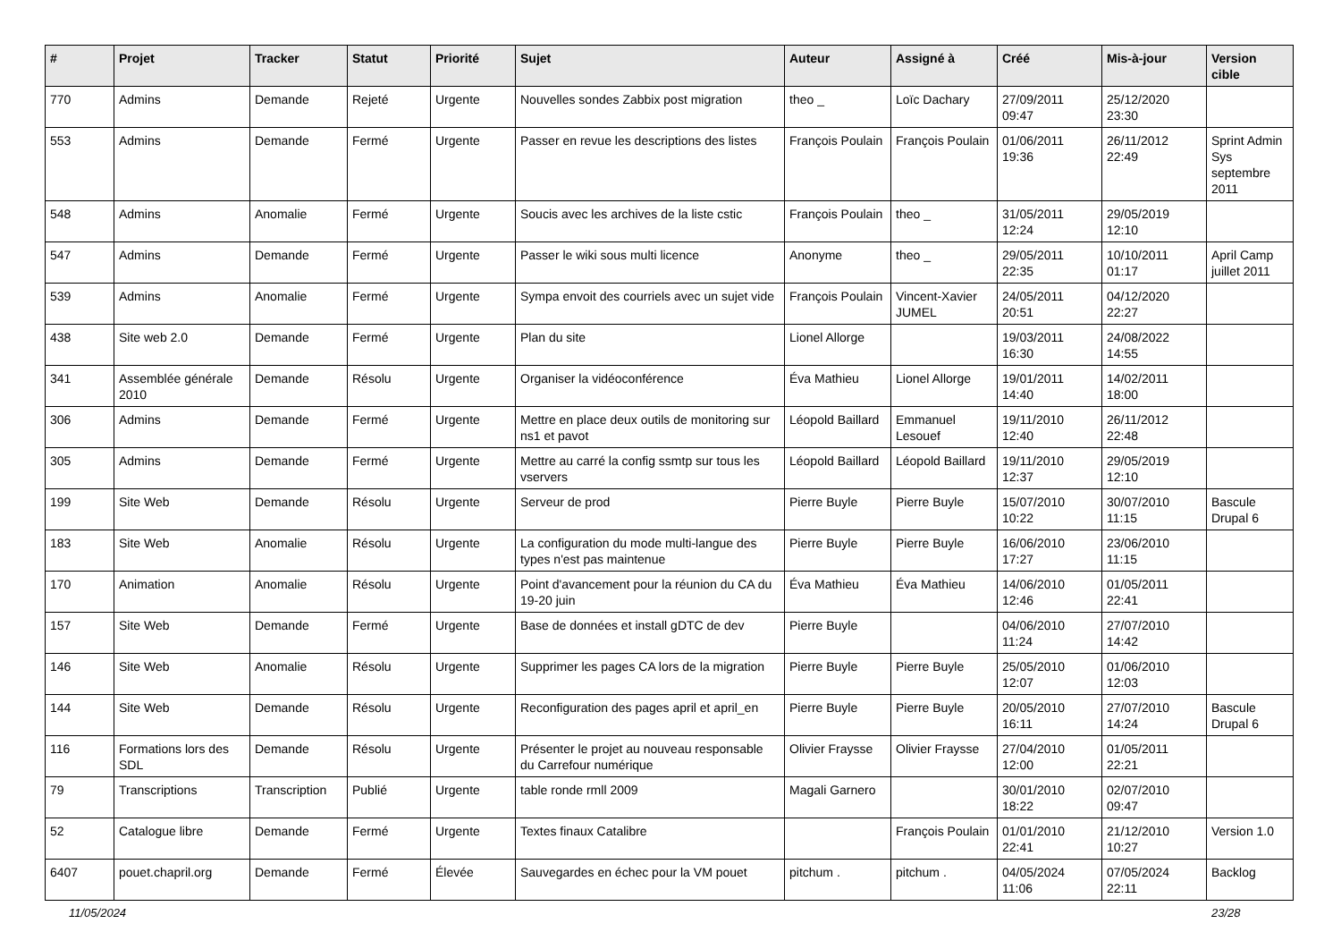| # | Projet | Tracker | Statut | Priorité | Sujet | Auteur | Assigné à | Créé | Mis-à-jour | Version cible |
| --- | --- | --- | --- | --- | --- | --- | --- | --- | --- | --- |
| 770 | Admins | Demande | Rejeté | Urgente | Nouvelles sondes Zabbix post migration | theo _ | Loïc Dachary | 27/09/2011 09:47 | 25/12/2020 23:30 | |
| 553 | Admins | Demande | Fermé | Urgente | Passer en revue les descriptions des listes | François Poulain | François Poulain | 01/06/2011 19:36 | 26/11/2012 22:49 | Sprint Admin Sys septembre 2011 |
| 548 | Admins | Anomalie | Fermé | Urgente | Soucis avec les archives de la liste cstic | François Poulain | theo _ | 31/05/2011 12:24 | 29/05/2019 12:10 | |
| 547 | Admins | Demande | Fermé | Urgente | Passer le wiki sous multi licence | Anonyme | theo _ | 29/05/2011 22:35 | 10/10/2011 01:17 | April Camp juillet 2011 |
| 539 | Admins | Anomalie | Fermé | Urgente | Sympa envoit des courriels avec un sujet vide | François Poulain | Vincent-Xavier JUMEL | 24/05/2011 20:51 | 04/12/2020 22:27 | |
| 438 | Site web 2.0 | Demande | Fermé | Urgente | Plan du site | Lionel Allorge | | 19/03/2011 16:30 | 24/08/2022 14:55 | |
| 341 | Assemblée générale 2010 | Demande | Résolu | Urgente | Organiser la vidéoconférence | Éva Mathieu | Lionel Allorge | 19/01/2011 14:40 | 14/02/2011 18:00 | |
| 306 | Admins | Demande | Fermé | Urgente | Mettre en place deux outils de monitoring sur ns1 et pavot | Léopold Baillard | Emmanuel Lesouef | 19/11/2010 12:40 | 26/11/2012 22:48 | |
| 305 | Admins | Demande | Fermé | Urgente | Mettre au carré la config ssmtp sur tous les vservers | Léopold Baillard | Léopold Baillard | 19/11/2010 12:37 | 29/05/2019 12:10 | |
| 199 | Site Web | Demande | Résolu | Urgente | Serveur de prod | Pierre Buyle | Pierre Buyle | 15/07/2010 10:22 | 30/07/2010 11:15 | Bascule Drupal 6 |
| 183 | Site Web | Anomalie | Résolu | Urgente | La configuration du mode multi-langue des types n'est pas maintenue | Pierre Buyle | Pierre Buyle | 16/06/2010 17:27 | 23/06/2010 11:15 | |
| 170 | Animation | Anomalie | Résolu | Urgente | Point d'avancement pour la réunion du CA du 19-20 juin | Éva Mathieu | Éva Mathieu | 14/06/2010 12:46 | 01/05/2011 22:41 | |
| 157 | Site Web | Demande | Fermé | Urgente | Base de données et install gDTC de dev | Pierre Buyle | | 04/06/2010 11:24 | 27/07/2010 14:42 | |
| 146 | Site Web | Anomalie | Résolu | Urgente | Supprimer les pages CA lors de la migration | Pierre Buyle | Pierre Buyle | 25/05/2010 12:07 | 01/06/2010 12:03 | |
| 144 | Site Web | Demande | Résolu | Urgente | Reconfiguration des pages april et april_en | Pierre Buyle | Pierre Buyle | 20/05/2010 16:11 | 27/07/2010 14:24 | Bascule Drupal 6 |
| 116 | Formations lors des SDL | Demande | Résolu | Urgente | Présenter le projet au nouveau responsable du Carrefour numérique | Olivier Fraysse | Olivier Fraysse | 27/04/2010 12:00 | 01/05/2011 22:21 | |
| 79 | Transcriptions | Transcription | Publié | Urgente | table ronde rmll 2009 | Magali Garnero | | 30/01/2010 18:22 | 02/07/2010 09:47 | |
| 52 | Catalogue libre | Demande | Fermé | Urgente | Textes finaux Catalibre | | François Poulain | 01/01/2010 22:41 | 21/12/2010 10:27 | Version 1.0 |
| 6407 | pouet.chapril.org | Demande | Fermé | Élevée | Sauvegardes en échec pour la VM pouet | pitchum . | pitchum . | 04/05/2024 11:06 | 07/05/2024 22:11 | Backlog |
11/05/2024 23/28